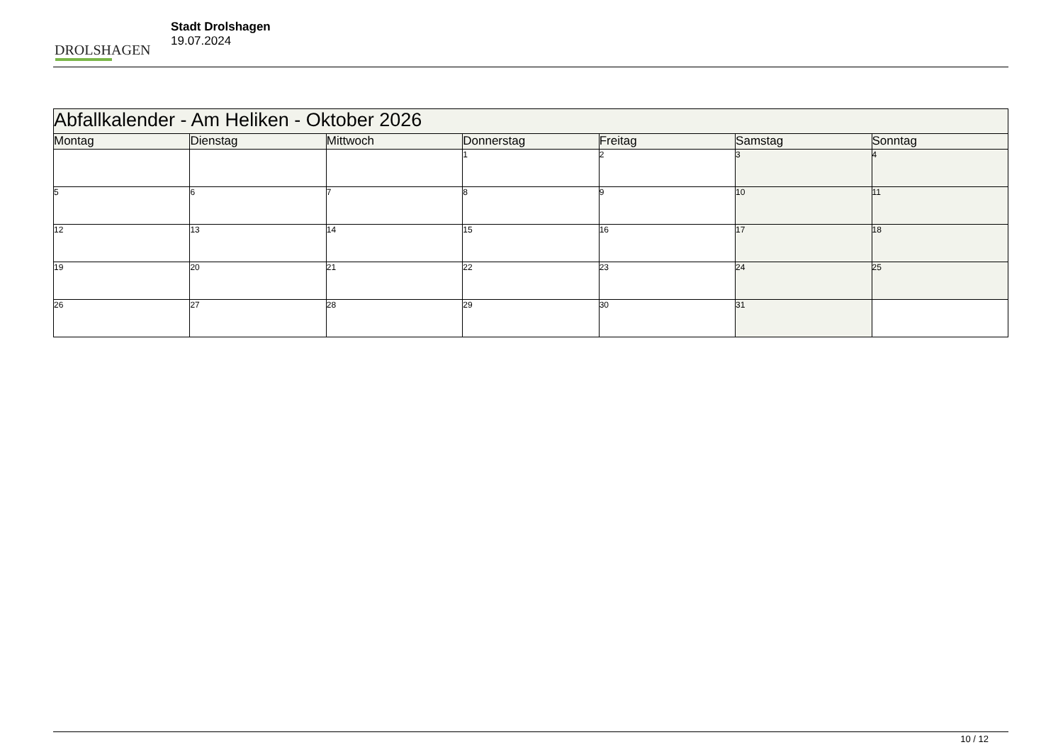DROLSHAGEN
Stadt Drolshagen
19.07.2024
| Abfallkalender - Am Heliken - Oktober 2026 | | | | | | |
| --- | --- | --- | --- | --- | --- | --- |
| Montag | Dienstag | Mittwoch | Donnerstag | Freitag | Samstag | Sonntag |
| | | | 1 | 2 | 3 | 4 |
| 5 | 6 | 7 | 8 | 9 | 10 | 11 |
| 12 | 13 | 14 | 15 | 16 | 17 | 18 |
| 19 | 20 | 21 | 22 | 23 | 24 | 25 |
| 26 | 27 | 28 | 29 | 30 | 31 | |
10 / 12